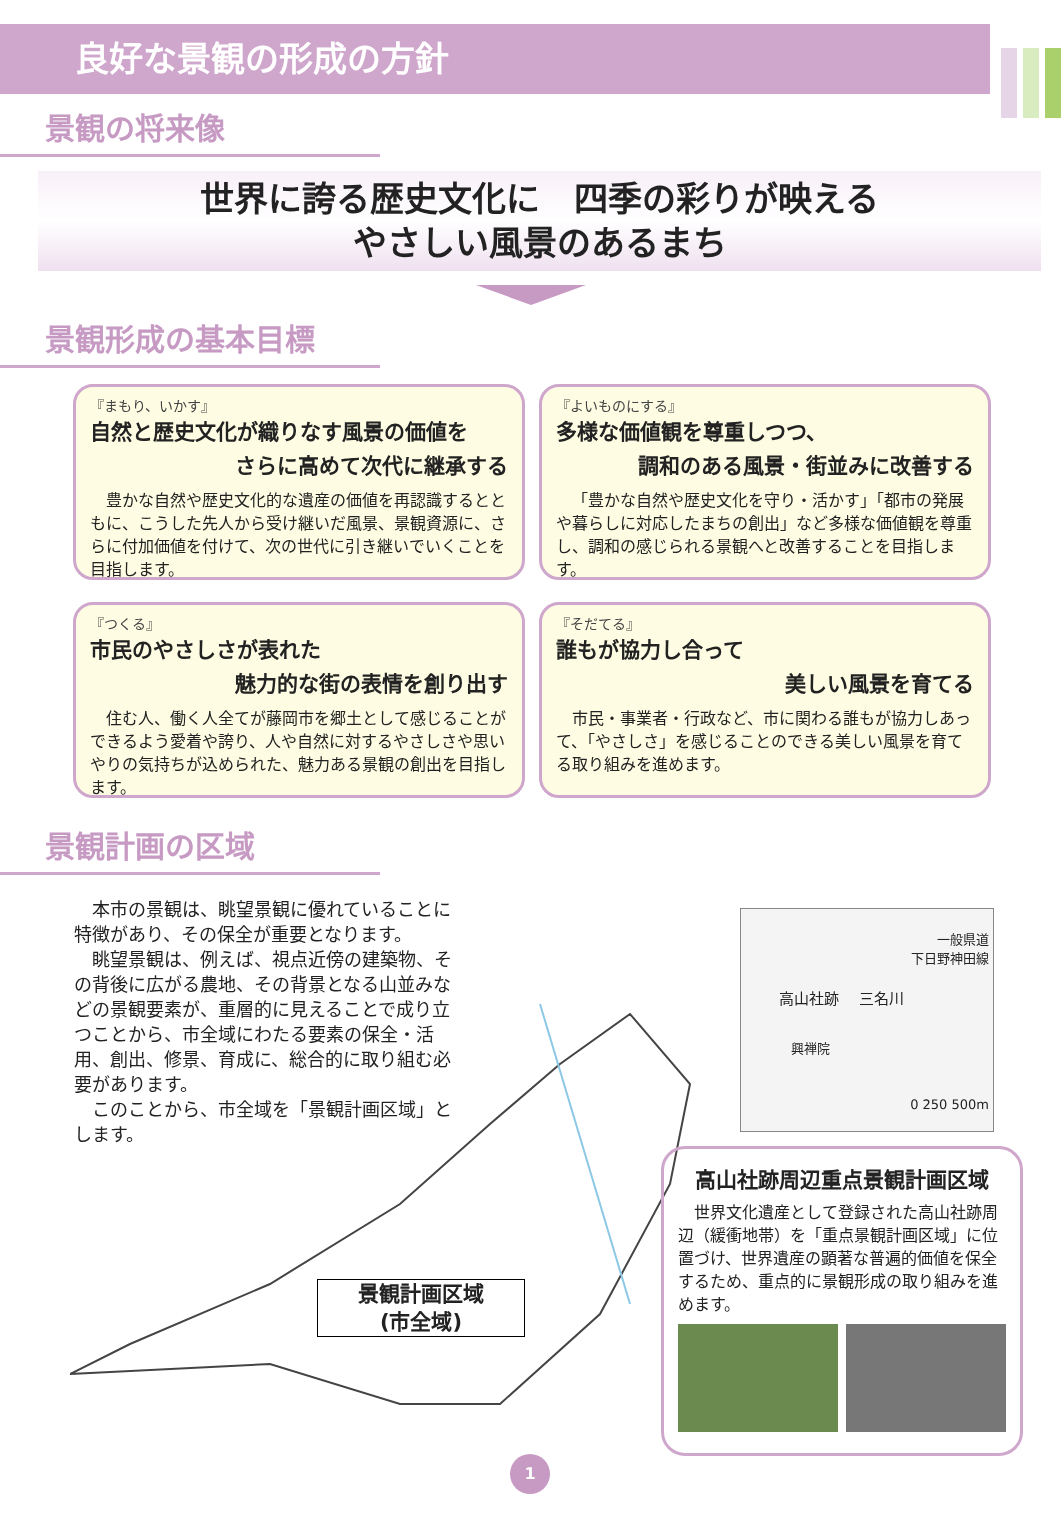良好な景観の形成の方針
景観の将来像
世界に誇る歴史文化に　四季の彩りが映える
やさしい風景のあるまち
景観形成の基本目標
『まもり、いかす』
自然と歴史文化が織りなす風景の価値を
さらに高めて次代に継承する
豊かな自然や歴史文化的な遺産の価値を再認識するとともに、こうした先人から受け継いだ風景、景観資源に、さらに付加価値を付けて、次の世代に引き継いでいくことを目指します。
『よいものにする』
多様な価値観を尊重しつつ、
調和のある風景・街並みに改善する
「豊かな自然や歴史文化を守り・活かす」「都市の発展や暮らしに対応したまちの創出」など多様な価値観を尊重し、調和の感じられる景観へと改善することを目指します。
『つくる』
市民のやさしさが表れた
魅力的な街の表情を創り出す
住む人、働く人全てが藤岡市を郷土として感じることができるよう愛着や誇り、人や自然に対するやさしさや思いやりの気持ちが込められた、魅力ある景観の創出を目指します。
『そだてる』
誰もが協力し合って
美しい風景を育てる
市民・事業者・行政など、市に関わる誰もが協力しあって、「やさしさ」を感じることのできる美しい風景を育てる取り組みを進めます。
景観計画の区域
本市の景観は、眺望景観に優れていることに特徴があり、その保全が重要となります。
眺望景観は、例えば、視点近傍の建築物、その背後に広がる農地、その背景となる山並みなどの景観要素が、重層的に見えることで成り立つことから、市全域にわたる要素の保全・活用、創出、修景、育成に、総合的に取り組む必要があります。
このことから、市全域を「景観計画区域」とします。
一般県道
下日野神田線
高山社跡 　三名川
興禅院
0 250 500m
景観計画区域
(市全域)
高山社跡周辺重点景観計画区域
世界文化遺産として登録された高山社跡周辺（緩衝地帯）を「重点景観計画区域」に位置づけ、世界遺産の顕著な普遍的価値を保全するため、重点的に景観形成の取り組みを進めます。
1